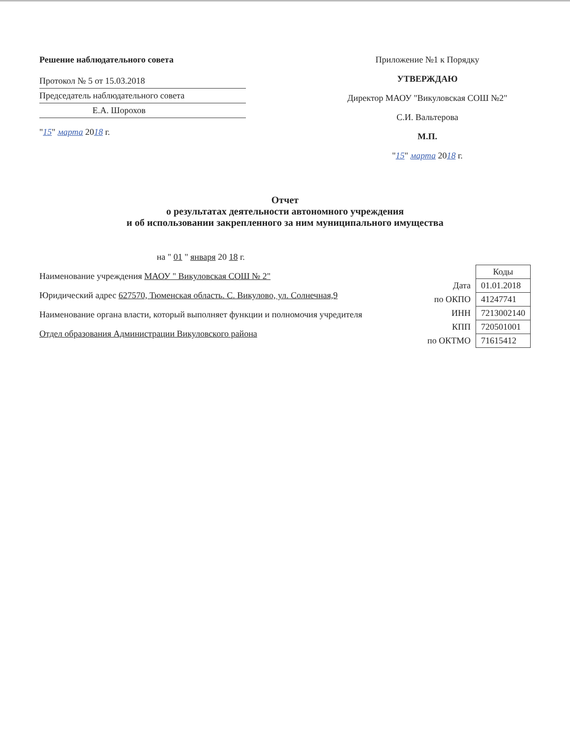Решение наблюдательного совета
Протокол № 5 от 15.03.2018
Председатель наблюдательного совета
Е.А. Шорохов
"15" марта 2018 г.
Приложение №1 к Порядку
УТВЕРЖДАЮ
Директор МАОУ "Викуловская СОШ №2"
С.И. Вальтерова
М.П.
"15" марта 2018 г.
Отчет
о результатах деятельности автономного учреждения
и об использовании закрепленного за ним муниципального имущества
на " 01 " января 20 18 г.
Наименование учреждения МАОУ " Викуловская СОШ № 2"
Юридический адрес 627570, Тюменская область. С. Викулово, ул. Солнечная,9
Наименование органа власти, который выполняет функции и полномочия учредителя
Отдел образования Администрации Викуловского района
| | Коды |
| Дата | 01.01.2018 |
| по ОКПО | 41247741 |
| ИНН | 7213002140 |
| КПП | 720501001 |
| по ОКТМО | 71615412 |